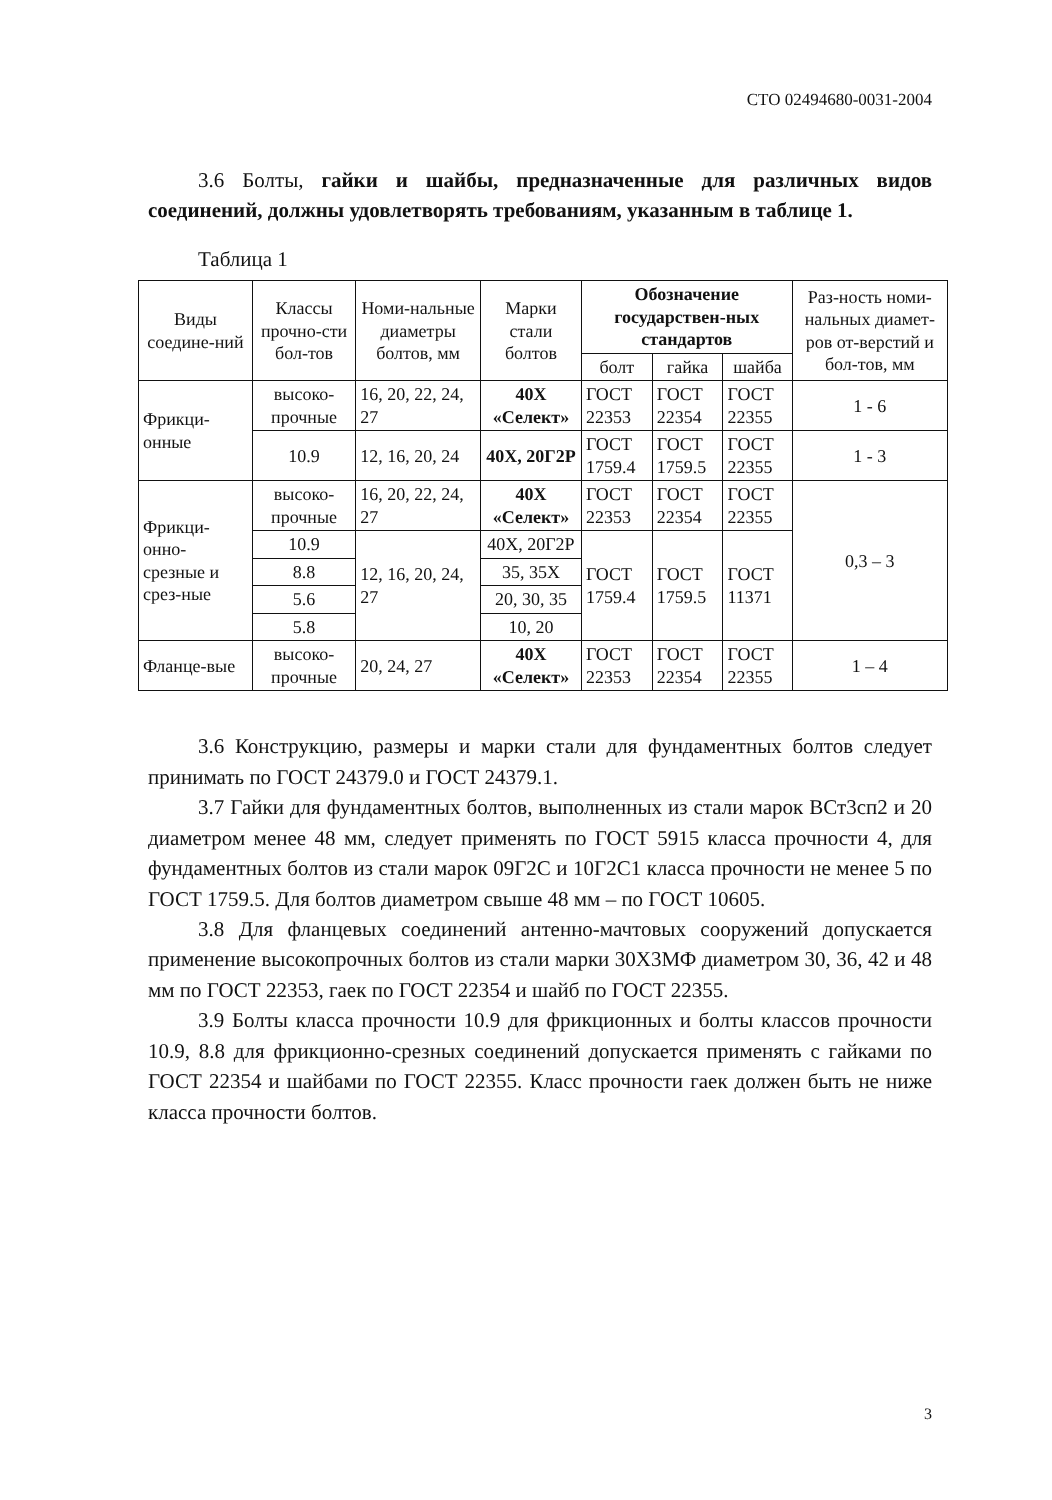СТО 02494680-0031-2004
3.6 Болты, гайки и шайбы, предназначенные для различных видов соединений, должны удовлетворять требованиям, указанным в таблице 1.
Таблица 1
| Виды соедине-ний | Классы прочно-сти бол-тов | Номи-нальные диаметры болтов, мм | Марки стали болтов | Обозначение государствен-ных стандартов | | | Раз-ность номи-нальных диамет-ров от-верстий и бол-тов, мм |
| --- | --- | --- | --- | --- | --- | --- | --- |
| | | | | болт | гайка | шайба | |
| Фрикци-онные | высоко-прочные | 16, 20, 22, 24, 27 | 40Х «Селект» | ГОСТ 22353 | ГОСТ 22354 | ГОСТ 22355 | 1 - 6 |
| | 10.9 | 12, 16, 20, 24 | 40Х, 20Г2Р | ГОСТ 1759.4 | ГОСТ 1759.5 | ГОСТ 22355 | 1 - 3 |
| Фрикци-онно-срезные и срез-ные | высоко-прочные | 16, 20, 22, 24, 27 | 40Х «Селект» | ГОСТ 22353 | ГОСТ 22354 | ГОСТ 22355 | 0,3 – 3 |
| | 10.9 | 12, 16, 20, 24, 27 | 40Х, 20Г2Р | ГОСТ 1759.4 | ГОСТ 1759.5 | ГОСТ 11371 | |
| | 8.8 | | 35, 35Х | | | | |
| | 5.6 | | 20, 30, 35 | | | | |
| | 5.8 | | 10, 20 | | | | |
| Фланце-вые | высоко-прочные | 20, 24, 27 | 40Х «Селект» | ГОСТ 22353 | ГОСТ 22354 | ГОСТ 22355 | 1 – 4 |
3.6 Конструкцию, размеры и марки стали для фундаментных болтов следует принимать по ГОСТ 24379.0 и ГОСТ 24379.1.
3.7 Гайки для фундаментных болтов, выполненных из стали марок ВСт3сп2 и 20 диаметром менее 48 мм, следует применять по ГОСТ 5915 класса прочности 4, для фундаментных болтов из стали марок 09Г2С и 10Г2С1 класса прочности не менее 5 по ГОСТ 1759.5. Для болтов диаметром свыше 48 мм – по ГОСТ 10605.
3.8 Для фланцевых соединений антенно-мачтовых сооружений допускается применение высокопрочных болтов из стали марки 30Х3МФ диаметром 30, 36, 42 и 48 мм по ГОСТ 22353, гаек по ГОСТ 22354 и шайб по ГОСТ 22355.
3.9 Болты класса прочности 10.9 для фрикционных и болты классов прочности 10.9, 8.8 для фрикционно-срезных соединений допускается применять с гайками по ГОСТ 22354 и шайбами по ГОСТ 22355. Класс прочности гаек должен быть не ниже класса прочности болтов.
3